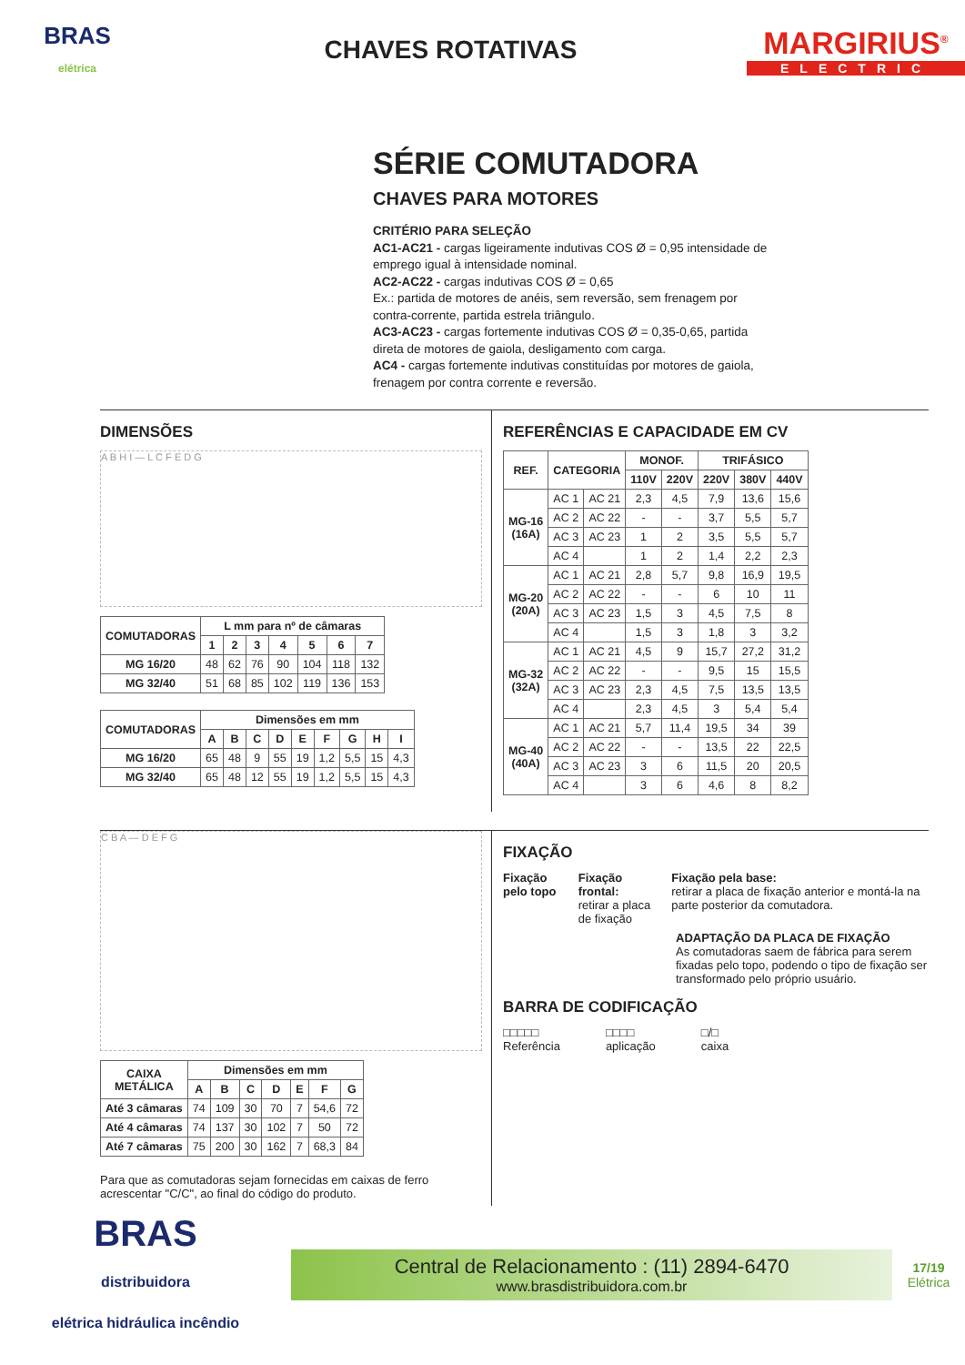BRAS
elétrica
CHAVES ROTATIVAS
MARGIRIUS<sup>®</sup>
ELECTRIC
SÉRIE COMUTADORA
CHAVES PARA MOTORES
CRITÉRIO PARA SELEÇÃO
AC1-AC21 - cargas ligeiramente indutivas COS Ø = 0,95 intensidade de emprego igual à intensidade nominal.
AC2-AC22 - cargas indutivas COS Ø = 0,65
Ex.: partida de motores de anéis, sem reversão, sem frenagem por contra-corrente, partida estrela triângulo.
AC3-AC23 - cargas fortemente indutivas COS Ø = 0,35-0,65, partida direta de motores de gaiola, desligamento com carga.
AC4 - cargas fortemente indutivas constituídas por motores de gaiola, frenagem por contra corrente e reversão.
DIMENSÕES
A B H I — L C F E D G
| COMUTADORAS | L mm para nº de câmaras | | | | | | |
| --- | --- | --- | --- | --- | --- | --- | --- |
| | 1 | 2 | 3 | 4 | 5 | 6 | 7 |
| MG 16/20 | 48 | 62 | 76 | 90 | 104 | 118 | 132 |
| MG 32/40 | 51 | 68 | 85 | 102 | 119 | 136 | 153 |
| COMUTADORAS | Dimensões em mm | | | | | | | | |
| --- | --- | --- | --- | --- | --- | --- | --- | --- | --- |
| | A | B | C | D | E | F | G | H | I |
| MG 16/20 | 65 | 48 | 9 | 55 | 19 | 1,2 | 5,5 | 15 | 4,3 |
| MG 32/40 | 65 | 48 | 12 | 55 | 19 | 1,2 | 5,5 | 15 | 4,3 |
REFERÊNCIAS E CAPACIDADE EM CV
| REF. | CATEGORIA | | MONOF. | | TRIFÁSICO | | |
| --- | --- | --- | --- | --- | --- | --- | --- |
| | | | 110V | 220V | 220V | 380V | 440V |
| MG-16 (16A) | AC 1 | AC 21 | 2,3 | 4,5 | 7,9 | 13,6 | 15,6 |
| | AC 2 | AC 22 | - | - | 3,7 | 5,5 | 5,7 |
| | AC 3 | AC 23 | 1 | 2 | 3,5 | 5,5 | 5,7 |
| | AC 4 | | 1 | 2 | 1,4 | 2,2 | 2,3 |
| MG-20 (20A) | AC 1 | AC 21 | 2,8 | 5,7 | 9,8 | 16,9 | 19,5 |
| | AC 2 | AC 22 | - | - | 6 | 10 | 11 |
| | AC 3 | AC 23 | 1,5 | 3 | 4,5 | 7,5 | 8 |
| | AC 4 | | 1,5 | 3 | 1,8 | 3 | 3,2 |
| MG-32 (32A) | AC 1 | AC 21 | 4,5 | 9 | 15,7 | 27,2 | 31,2 |
| | AC 2 | AC 22 | - | - | 9,5 | 15 | 15,5 |
| | AC 3 | AC 23 | 2,3 | 4,5 | 7,5 | 13,5 | 13,5 |
| | AC 4 | | 2,3 | 4,5 | 3 | 5,4 | 5,4 |
| MG-40 (40A) | AC 1 | AC 21 | 5,7 | 11,4 | 19,5 | 34 | 39 |
| | AC 2 | AC 22 | - | - | 13,5 | 22 | 22,5 |
| | AC 3 | AC 23 | 3 | 6 | 11,5 | 20 | 20,5 |
| | AC 4 | | 3 | 6 | 4,6 | 8 | 8,2 |
C B A — D E F G
| CAIXA METÁLICA | Dimensões em mm | | | | | | |
| --- | --- | --- | --- | --- | --- | --- | --- |
| | A | B | C | D | E | F | G |
| Até 3 câmaras | 74 | 109 | 30 | 70 | 7 | 54,6 | 72 |
| Até 4 câmaras | 74 | 137 | 30 | 102 | 7 | 50 | 72 |
| Até 7 câmaras | 75 | 200 | 30 | 162 | 7 | 68,3 | 84 |
Para que as comutadoras sejam fornecidas em caixas de ferro acrescentar "C/C", ao final do código do produto.
FIXAÇÃO
Fixação pelo topo Fixação frontal:
retirar a placa de fixação
Fixação pela base:
retirar a placa de fixação anterior e montá-la na parte posterior da comutadora.
ADAPTAÇÃO DA PLACA DE FIXAÇÃO
As comutadoras saem de fábrica para serem fixadas pelo topo, podendo o tipo de fixação ser transformado pelo próprio usuário.
BARRA DE CODIFICAÇÃO
□□□□□
Referência
□□□□
aplicação
□/□
caixa
BRAS
distribuidora
elétrica hidráulica incêndio
Central de Relacionamento : (11) 2894-6470
www.brasdistribuidora.com.br
17/19
Elétrica